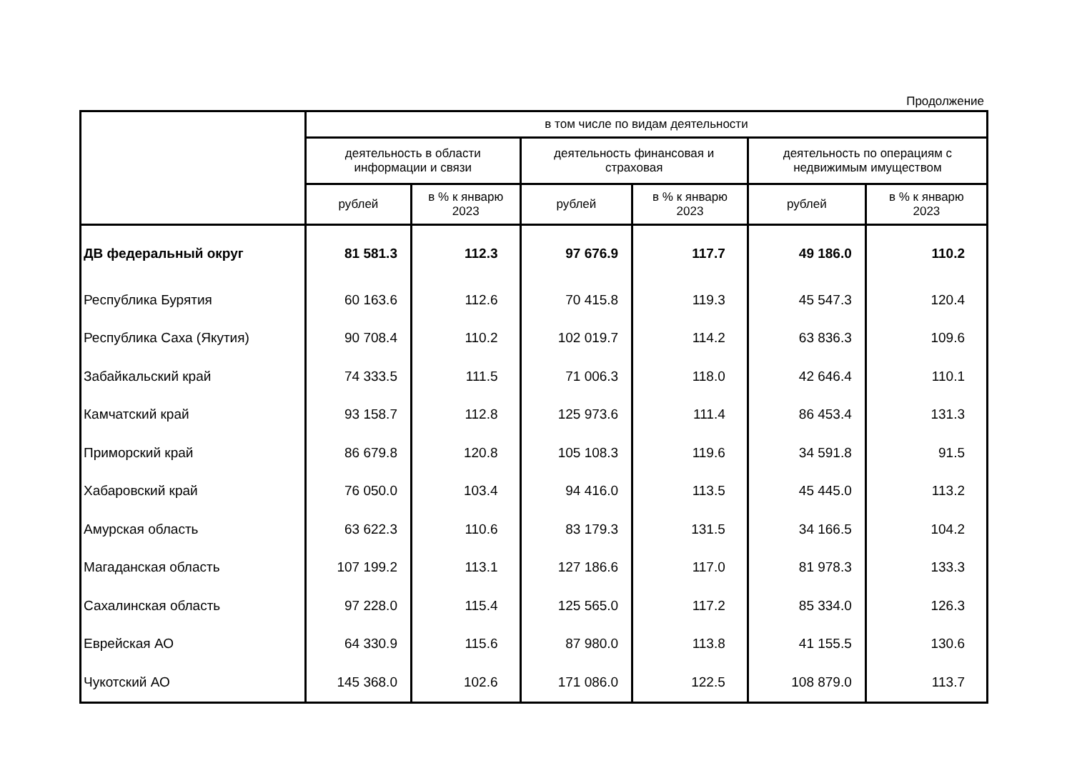Продолжение
| | в том числе по видам деятельности | | | | | |
| --- | --- | --- | --- | --- | --- | --- |
| | деятельность в области информации и связи | | деятельность финансовая и страховая | | деятельность по операциям с недвижимым имуществом | |
| | рублей | в % к январю 2023 | рублей | в % к январю 2023 | рублей | в % к январю 2023 |
| ДВ федеральный округ | 81 581.3 | 112.3 | 97 676.9 | 117.7 | 49 186.0 | 110.2 |
| Республика Бурятия | 60 163.6 | 112.6 | 70 415.8 | 119.3 | 45 547.3 | 120.4 |
| Республика Саха (Якутия) | 90 708.4 | 110.2 | 102 019.7 | 114.2 | 63 836.3 | 109.6 |
| Забайкальский край | 74 333.5 | 111.5 | 71 006.3 | 118.0 | 42 646.4 | 110.1 |
| Камчатский край | 93 158.7 | 112.8 | 125 973.6 | 111.4 | 86 453.4 | 131.3 |
| Приморский край | 86 679.8 | 120.8 | 105 108.3 | 119.6 | 34 591.8 | 91.5 |
| Хабаровский край | 76 050.0 | 103.4 | 94 416.0 | 113.5 | 45 445.0 | 113.2 |
| Амурская область | 63 622.3 | 110.6 | 83 179.3 | 131.5 | 34 166.5 | 104.2 |
| Магаданская область | 107 199.2 | 113.1 | 127 186.6 | 117.0 | 81 978.3 | 133.3 |
| Сахалинская область | 97 228.0 | 115.4 | 125 565.0 | 117.2 | 85 334.0 | 126.3 |
| Еврейская АО | 64 330.9 | 115.6 | 87 980.0 | 113.8 | 41 155.5 | 130.6 |
| Чукотский АО | 145 368.0 | 102.6 | 171 086.0 | 122.5 | 108 879.0 | 113.7 |